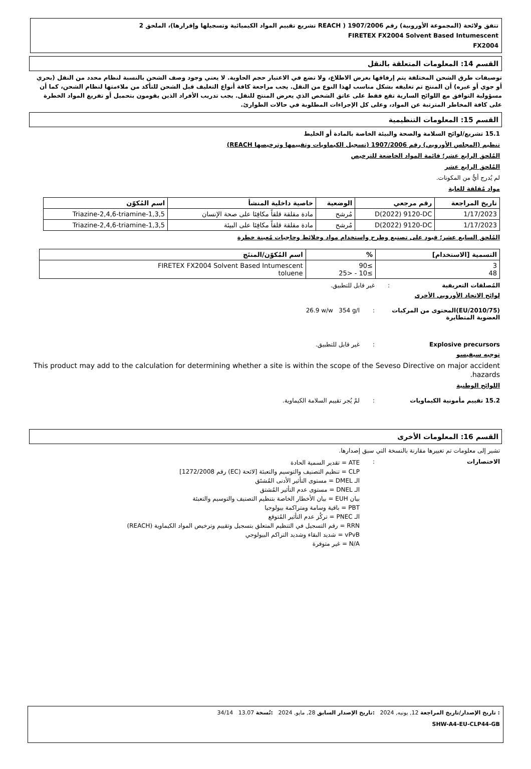تتفق ولائحة (المجموعة الأوروبية) رقم 1907/2006 ( REACH تشريع تقييم المواد الكيميائية وتسجيلها وإقرارها)، الملحق 2
FIRETEX FX2004 Solvent Based Intumescent
FX2004
القسم 14: المعلومات المتعلقة بالنقل
توصيفات طرق الشحن المختلفة يتم إرفاقها بغرض الاطلاع، ولا تضع في الاعتبار حجم الحاوية. لا يعني وجود وصف الشحن بالنسبة لنظام محدد من النقل (بحري أو جوي أو غيره) أن المنتج تم تغليفه بشكل مناسب لهذا النوع من النقل. يجب مراجعة كافة أنواع التغليف قبل الشحن للتأكد من ملاءمتها لنظام الشحن، كما أن مسؤولية التوافق مع اللوائح السارية تقع فقط على عاتق الشخص الذي يعرض المنتج للنقل. يجب تدريب الأفراد الذين يقومون بتحميل أو تفريغ المواد الخطرة على كافة المخاطر المترتبة عن المواد، وعلى كل الإجراءات المطلوبة في حالات الطوارئ.
القسم 15: المعلومات التنظيمية
15.1 تشريع/لوائح السلامة والصحة والبيئة الخاصة بالمادة أو الخليط
تنظيم (المجلس الأوروبي) رقم 1907/2006 (تسجيل الكيماويات وتقييمها وترخيصها REACH)
المُلحق الرابع عشر؛ قائمة المواد الخاضعة للترخيص
المُلحق الرابع عشر
لم يُدرج أيٌّ من المكونات.
مواد مُقلقة للغاية
| تاريخ المراجعة | رقم مرجعي | الوضعية | خاصية داخلية المنشأ | اسم المُكوّن |
| --- | --- | --- | --- | --- |
| 1/17/2023 | D(2022) 9120-DC | مُرشح | مادة مقلقة قلقاً مكافِئا على صحة الإنسان | 1,3,5-Triazine-2,4,6-triamine |
| 1/17/2023 | D(2022) 9120-DC | مُرشح | مادة مقلقة قلقاً مكافِئا على البيئة | 1,3,5-Triazine-2,4,6-triamine |
المُلحق السابع عشر؛ قيود على تصنيع وطرح واستخدام مواد وخلائط وحاجيات مُعينة خطرة
| التسمية [الاستخدام] | % | اسم المُكوّن/المنتَج |
| --- | --- | --- |
| 3 48 | ≥90 ≥10 - <25 | FIRETEX FX2004 Solvent Based Intumescent toluene |
المُصلقات التعريفية: غير قابل للتطبيق.
لوائح الاتحاد الأوروبي الأخرى
(2010/75/EU)المحتوى من المركبات العضوية المتطايرة: 26.9 w/w 354 g/l
Explosive precursors: غير قابل للتطبيق.
توجيه سيفيسو
This product may add to the calculation for determining whether a site is within the scope of the Seveso Directive on major accident hazards.
اللوائح الوطنية
15.2 تقييم مأمونية الكيماويات: لمْ يُجر تقييم السلامة الكيماوية.
القسم 16: المعلومات الأخرى
تشير إلى معلومات تم تغييرها مقارنة بالنسخة التي سبق إصدارها.
الاختصارات: ATE = تقدير السمية الحادة
CLP = تنظيم التصنيف والتوسيم والتعبئة [لائحة (EC) رقم 1272/2008]
الـ DMEL = مستوى التأثير الأدنى المُشتَق
الـ DNEL = مستوى عدم التأثير المُشتق
بيان EUH = بيان الأخطار الخاصة بتنظيم التصنيف والتوسيم والتعبئة
PBT = باقية وسامة ومتراكمة بيولوجيا
الـ PNEC = تركُز عدم التأثير المُتوقع
RRN = رقم التسجيل في التنظيم المتعلق بتسجيل وتقييم وترخيص المواد الكيماوية (REACH)
vPvB = شديد البقاء وشديد التراكم البيولوجي
N/A = غير متوفرة
: تاريخ الإصدار/تاريخ المراجعة 12, يونيه, 2024 :تاريخ الإصدار السابق 28, مايو, 2024 :نُسخة 13.07 34/14
SHW-A4-EU-CLP44-GB